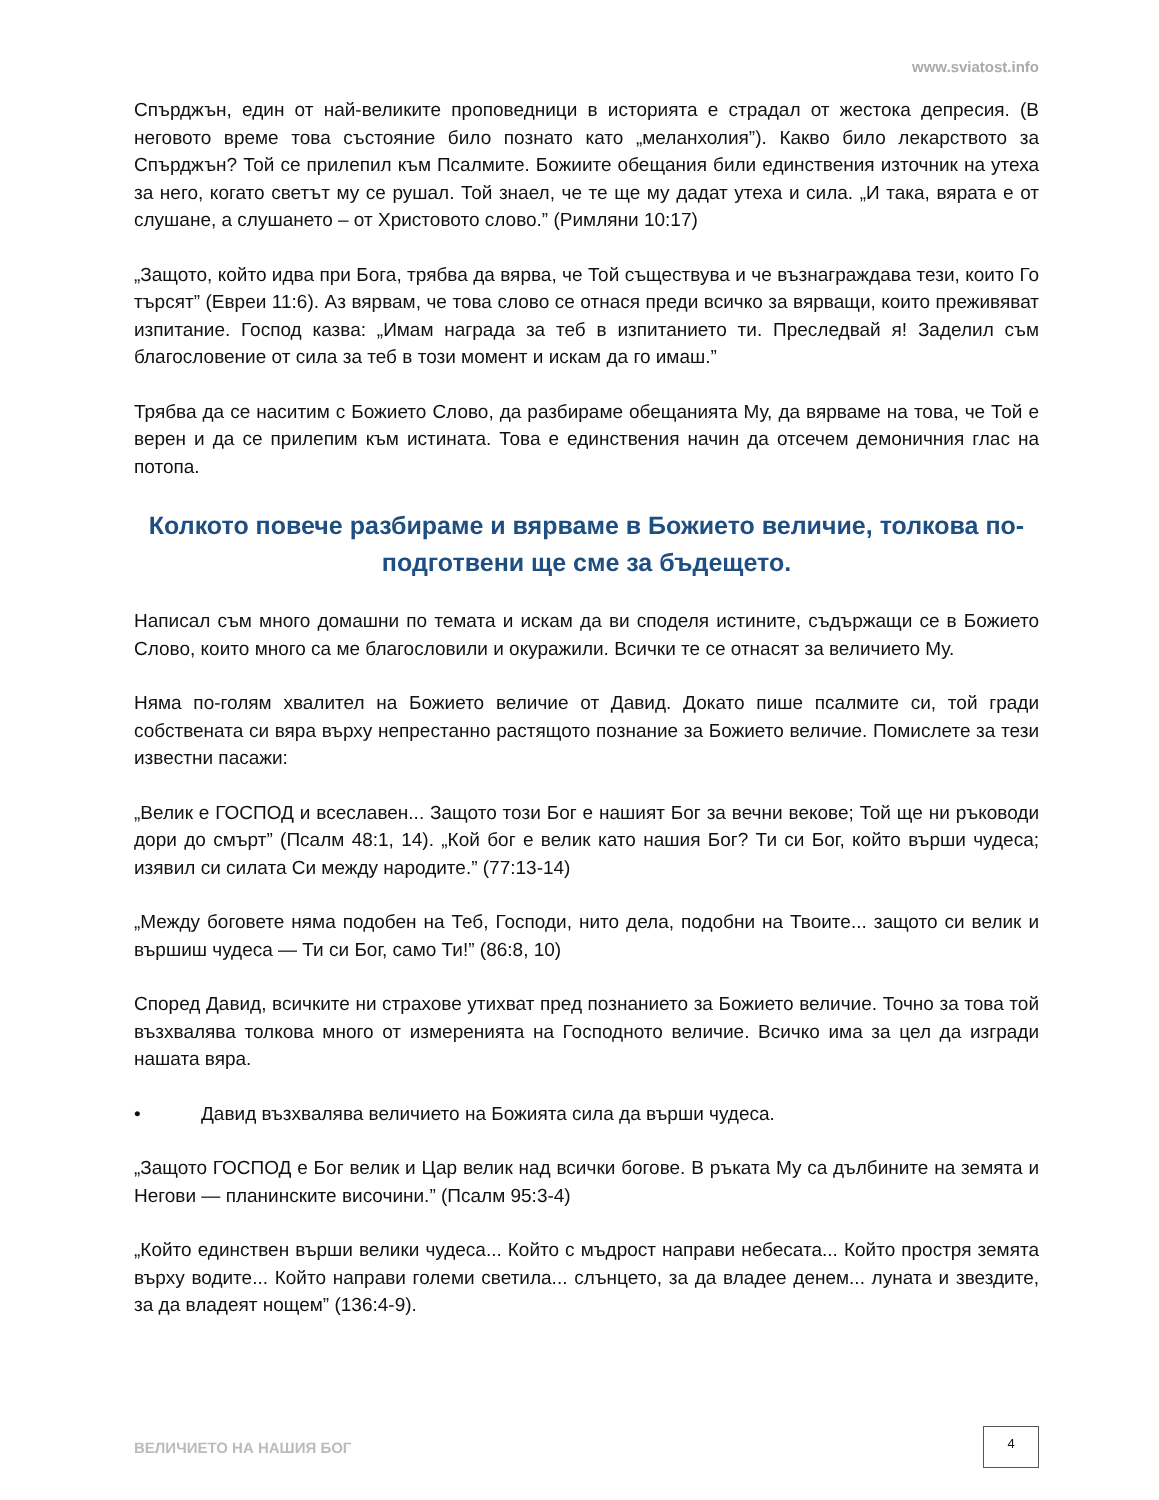www.sviatost.info
Спърджън, един от най-великите проповедници в историята е страдал от жестока депресия. (В неговото време това състояние било познато като „меланхолия”). Какво било лекарството за Спърджън? Той се прилепил към Псалмите. Божиите обещания били единствения източник на утеха за него, когато светът му се рушал. Той знаел, че те ще му дадат утеха и сила. „И така, вярата е от слушане, а слушането – от Христовото слово.” (Римляни 10:17)
„Защото, който идва при Бога, трябва да вярва, че Той съществува и че възнаграждава тези, които Го търсят” (Евреи 11:6). Аз вярвам, че това слово се отнася преди всичко за вярващи, които преживяват изпитание. Господ казва: „Имам награда за теб в изпитанието ти. Преследвай я! Заделил съм благословение от сила за теб в този момент и искам да го имаш.”
Трябва да се наситим с Божието Слово, да разбираме обещанията Му, да вярваме на това, че Той е верен и да се прилепим към истината. Това е единствения начин да отсечем демоничния глас на потопа.
Колкото повече разбираме и вярваме в Божието величие, толкова по-подготвени ще сме за бъдещето.
Написал съм много домашни по темата и искам да ви споделя истините, съдържащи се в Божието Слово, които много са ме благословили и окуражили. Всички те се отнасят за величието Му.
Няма по-голям хвалител на Божието величие от Давид. Докато пише псалмите си, той гради собствената си вяра върху непрестанно растящото познание за Божието величие. Помислете за тези известни пасажи:
„Велик е ГОСПОД и всеславен... Защото този Бог е нашият Бог за вечни векове; Той ще ни ръководи дори до смърт” (Псалм 48:1, 14). „Кой бог е велик като нашия Бог? Ти си Бог, който върши чудеса; изявил си силата Си между народите.” (77:13-14)
„Между боговете няма подобен на Теб, Господи, нито дела, подобни на Твоите... защото си велик и вършиш чудеса — Ти си Бог, само Ти!” (86:8, 10)
Според Давид, всичките ни страхове утихват пред познанието за Божието величие. Точно за това той възхвалява толкова много от измеренията на Господното величие. Всичко има за цел да изгради нашата вяра.
• Давид възхвалява величието на Божията сила да върши чудеса.
„Защото ГОСПОД е Бог велик и Цар велик над всички богове. В ръката Му са дълбините на земята и Негови — планинските височини.” (Псалм 95:3-4)
„Който единствен върши велики чудеса... Който с мъдрост направи небесата... Който простря земята върху водите... Който направи големи светила... слънцето, за да владее денем... луната и звездите, за да владеят нощем” (136:4-9).
ВЕЛИЧИЕТО НА НАШИЯ БОГ
4